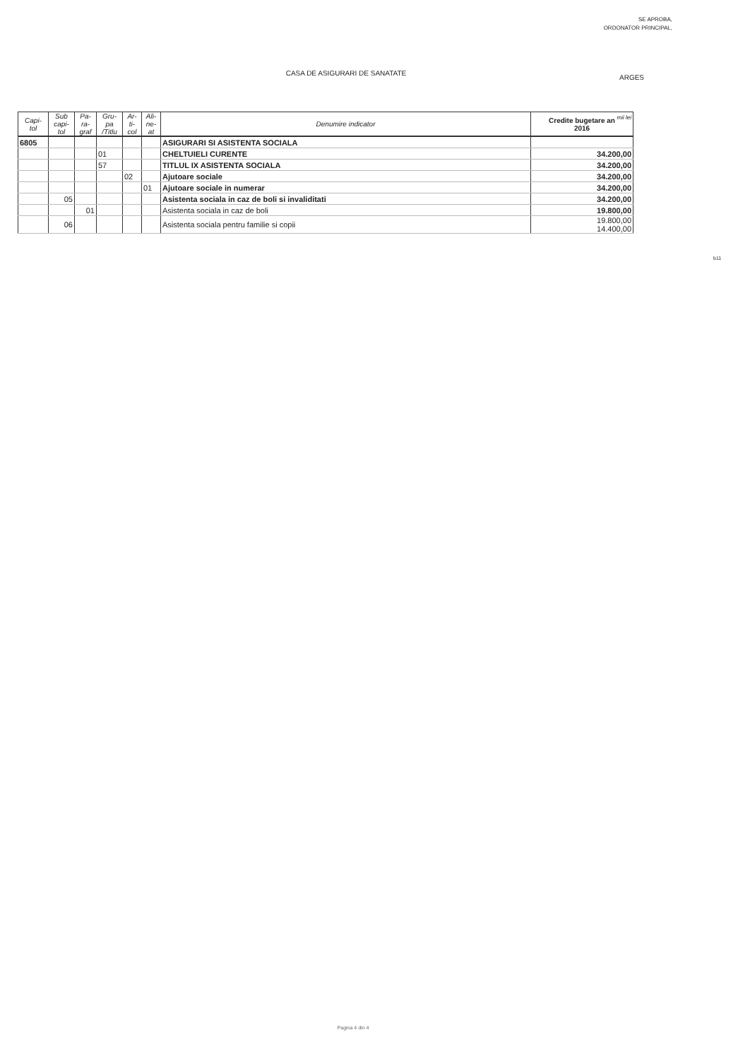SE APROBA,
ORDONATOR PRINCIPAL,
CASA DE ASIGURARI DE SANATATE
ARGES
mii lei
| Capi- tol | Sub capi- tol | Pa- ra- graf | Gru- pa /Titlu | Ar- ti- col | Ali- ne- at | Denumire indicator | Credite bugetare an 2016 |
| --- | --- | --- | --- | --- | --- | --- | --- |
| 6805 | | | | | | ASIGURARI SI ASISTENTA SOCIALA | |
| | | | 01 | | | CHELTUIELI CURENTE | 34.200,00 |
| | | | 57 | | | TITLUL IX ASISTENTA SOCIALA | 34.200,00 |
| | | | | 02 | | Ajutoare sociale | 34.200,00 |
| | | | | | 01 | Ajutoare sociale in numerar | 34.200,00 |
| | 05 | | | | | Asistenta sociala in caz de boli si invaliditati | 34.200,00 |
| | | 01 | | | | Asistenta sociala in caz de boli | 19.800,00 |
| | 06 | | | | | Asistenta sociala pentru familie si copii | 19.800,00 14.400,00 |
b11
Pagina 4 din 4